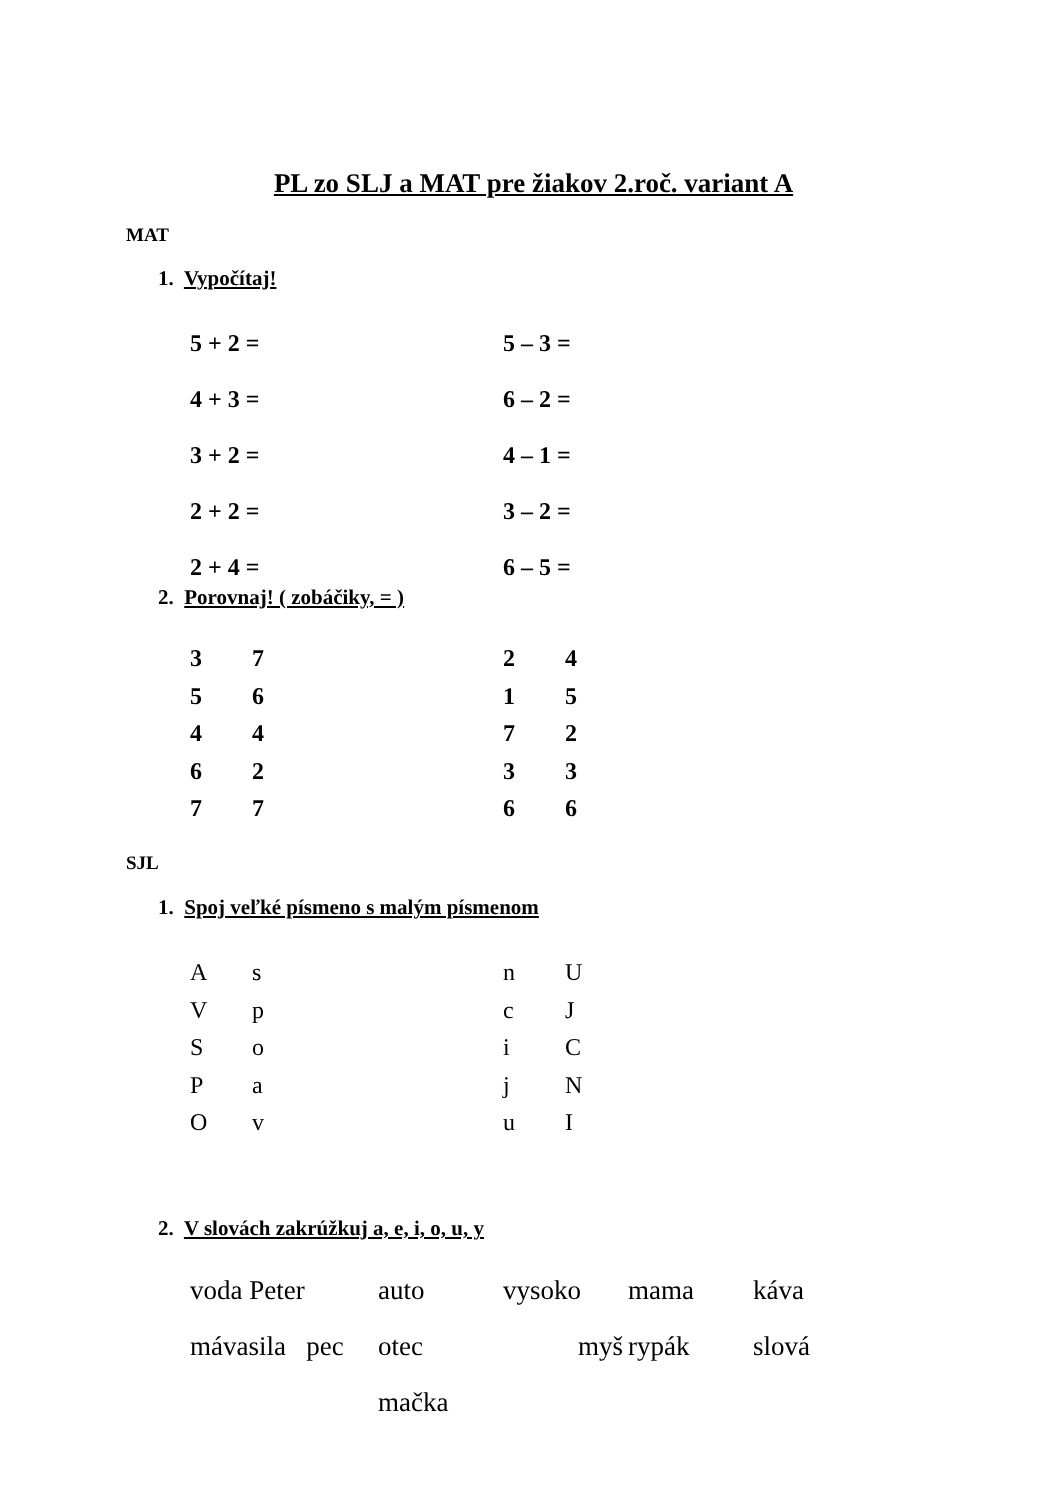PL zo SLJ a MAT pre žiakov 2.roč. variant A
MAT
1. Vypočítaj!
5 + 2 = 5 – 3 =
4 + 3 = 6 – 2 =
3 + 2 = 4 – 1 =
2 + 2 = 3 – 2 =
2 + 4 = 6 – 5 =
2. Porovnaj! ( zobáčiky, = )
3724
5615
4472
6233
7766
SJL
1. Spoj veľké písmeno s malým písmenom
AsnU
VpcJ
SoiC
PajN
OvuI
2. V slovách zakrúžkuj a, e, i, o, u, y
voda Peter auto vysoko mama káva
mávasila pec otec mačka myš rypák slová